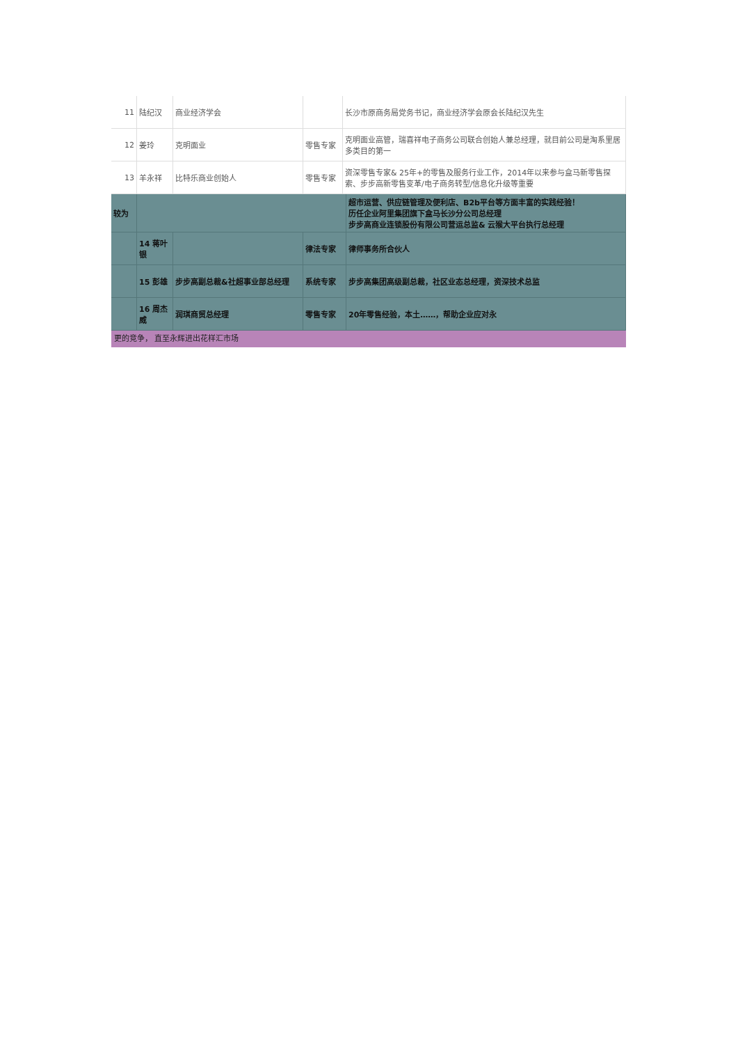| 11 | 陆纪汉 | 商业经济学会 | | 长沙市原商务局党务书记，商业经济学会原会长陆纪汉先生 |
| 12 | 姜玲 | 克明面业 | 零售专家 | 克明面业高管，瑞喜祥电子商务公司联合创始人兼总经理，就目前公司是淘系里居多类目的第一 |
| 13 | 羊永祥 | 比特乐商业创始人 | 零售专家 | 资深零售专家& 25年+的零售及服务行业工作，2014年以来参与盒马新零售探索、步步高新零售变革/电子商务转型/信息化升级等重要 |
| 较为 | | | | 超市运营、供应链管理及便利店、B2b平台等方面丰富的实践经验！ 历任企业阿里集团旗下盒马长沙分公司总经理 步步高商业连锁股份有限公司营运总监& 云猴大平台执行总经理 |
| | 14 蒋叶银 | | 律法专家 | 律师事务所合伙人 |
| | 15 彭雄 | 步步高副总裁&社超事业部总经理 | 系统专家 | 步步高集团高级副总裁，社区业态总经理，资深技术总监 |
| | 16 周杰威 | 润琪商贸总经理 | 零售专家 | 20年零售经验，本土……，帮助企业应对永 |
更的竞争， 直至永辉进出花样汇市场